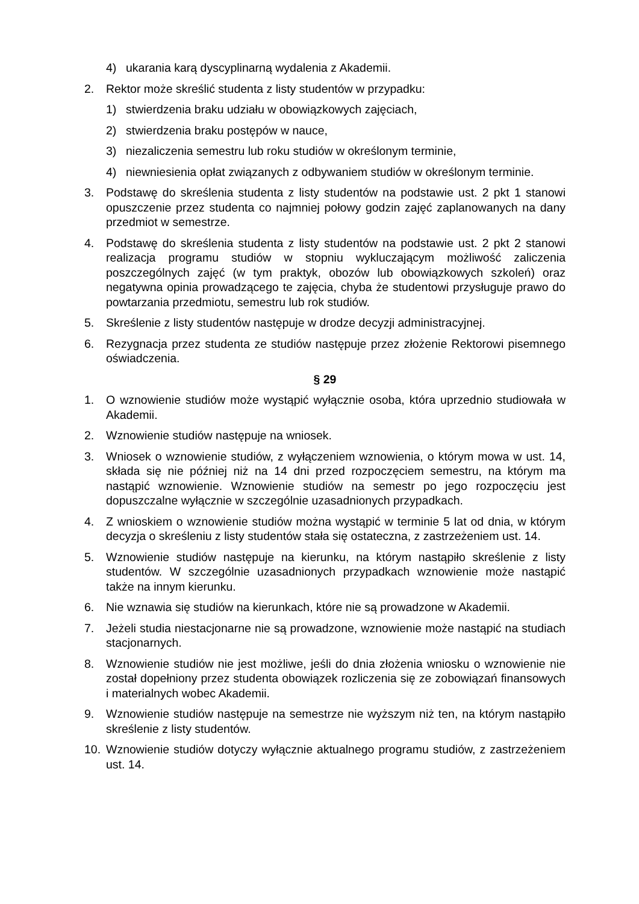4) ukarania karą dyscyplinarną wydalenia z Akademii.
2. Rektor może skreślić studenta z listy studentów w przypadku:
1) stwierdzenia braku udziału w obowiązkowych zajęciach,
2) stwierdzenia braku postępów w nauce,
3) niezaliczenia semestru lub roku studiów w określonym terminie,
4) niewniesienia opłat związanych z odbywaniem studiów w określonym terminie.
3. Podstawę do skreślenia studenta z listy studentów na podstawie ust. 2 pkt 1 stanowi opuszczenie przez studenta co najmniej połowy godzin zajęć zaplanowanych na dany przedmiot w semestrze.
4. Podstawę do skreślenia studenta z listy studentów na podstawie ust. 2 pkt 2 stanowi realizacja programu studiów w stopniu wykluczającym możliwość zaliczenia poszczególnych zajęć (w tym praktyk, obozów lub obowiązkowych szkoleń) oraz negatywna opinia prowadzącego te zajęcia, chyba że studentowi przysługuje prawo do powtarzania przedmiotu, semestru lub rok studiów.
5. Skreślenie z listy studentów następuje w drodze decyzji administracyjnej.
6. Rezygnacja przez studenta ze studiów następuje przez złożenie Rektorowi pisemnego oświadczenia.
§ 29
1. O wznowienie studiów może wystąpić wyłącznie osoba, która uprzednio studiowała w Akademii.
2. Wznowienie studiów następuje na wniosek.
3. Wniosek o wznowienie studiów, z wyłączeniem wznowienia, o którym mowa w ust. 14, składa się nie później niż na 14 dni przed rozpoczęciem semestru, na którym ma nastąpić wznowienie. Wznowienie studiów na semestr po jego rozpoczęciu jest dopuszczalne wyłącznie w szczególnie uzasadnionych przypadkach.
4. Z wnioskiem o wznowienie studiów można wystąpić w terminie 5 lat od dnia, w którym decyzja o skreśleniu z listy studentów stała się ostateczna, z zastrzeżeniem ust. 14.
5. Wznowienie studiów następuje na kierunku, na którym nastąpiło skreślenie z listy studentów. W szczególnie uzasadnionych przypadkach wznowienie może nastąpić także na innym kierunku.
6. Nie wznawia się studiów na kierunkach, które nie są prowadzone w Akademii.
7. Jeżeli studia niestacjonarne nie są prowadzone, wznowienie może nastąpić na studiach stacjonarnych.
8. Wznowienie studiów nie jest możliwe, jeśli do dnia złożenia wniosku o wznowienie nie został dopełniony przez studenta obowiązek rozliczenia się ze zobowiązań finansowych i materialnych wobec Akademii.
9. Wznowienie studiów następuje na semestrze nie wyższym niż ten, na którym nastąpiło skreślenie z listy studentów.
10. Wznowienie studiów dotyczy wyłącznie aktualnego programu studiów, z zastrzeżeniem ust. 14.